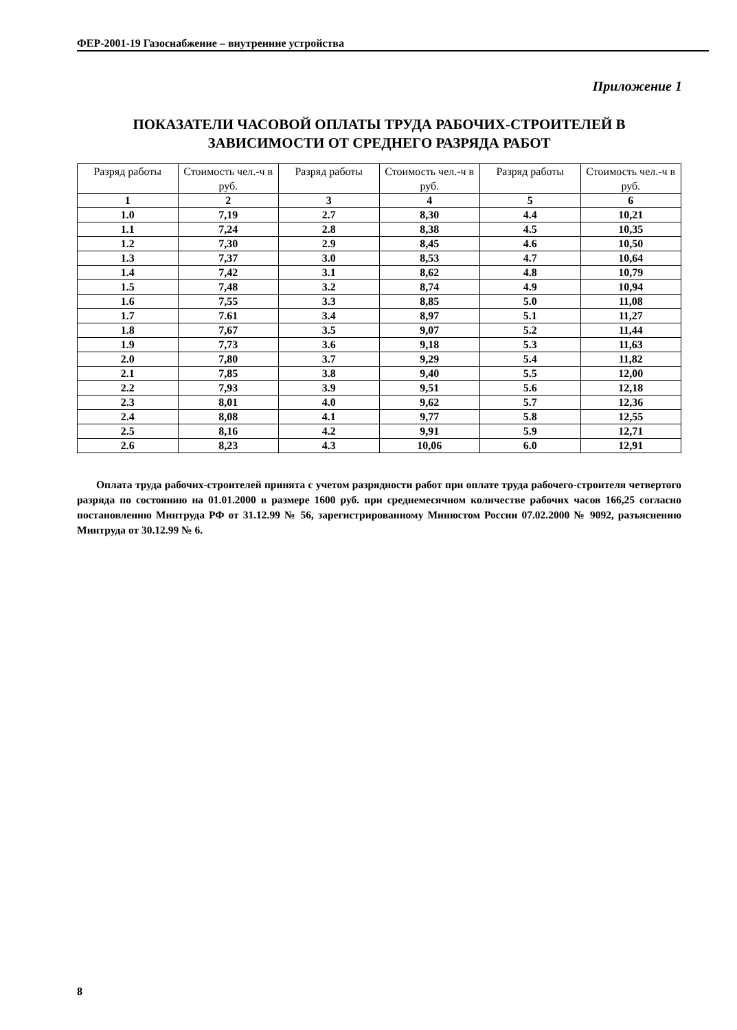ФЕР-2001-19 Газоснабжение – внутренние устройства
Приложение 1
ПОКАЗАТЕЛИ ЧАСОВОЙ ОПЛАТЫ ТРУДА РАБОЧИХ-СТРОИТЕЛЕЙ В ЗАВИСИМОСТИ ОТ СРЕДНЕГО РАЗРЯДА РАБОТ
| Разряд работы | Стоимость чел.-ч в руб. | Разряд работы | Стоимость чел.-ч в руб. | Разряд работы | Стоимость чел.-ч в руб. |
| --- | --- | --- | --- | --- | --- |
| 1 | 2 | 3 | 4 | 5 | 6 |
| 1.0 | 7,19 | 2.7 | 8,30 | 4.4 | 10,21 |
| 1.1 | 7,24 | 2.8 | 8,38 | 4.5 | 10,35 |
| 1.2 | 7,30 | 2.9 | 8,45 | 4.6 | 10,50 |
| 1.3 | 7,37 | 3.0 | 8,53 | 4.7 | 10,64 |
| 1.4 | 7,42 | 3.1 | 8,62 | 4.8 | 10,79 |
| 1.5 | 7,48 | 3.2 | 8,74 | 4.9 | 10,94 |
| 1.6 | 7,55 | 3.3 | 8,85 | 5.0 | 11,08 |
| 1.7 | 7.61 | 3.4 | 8,97 | 5.1 | 11,27 |
| 1.8 | 7,67 | 3.5 | 9,07 | 5.2 | 11,44 |
| 1.9 | 7,73 | 3.6 | 9,18 | 5.3 | 11,63 |
| 2.0 | 7,80 | 3.7 | 9,29 | 5.4 | 11,82 |
| 2.1 | 7,85 | 3.8 | 9,40 | 5.5 | 12,00 |
| 2.2 | 7,93 | 3.9 | 9,51 | 5.6 | 12,18 |
| 2.3 | 8,01 | 4.0 | 9,62 | 5.7 | 12,36 |
| 2.4 | 8,08 | 4.1 | 9,77 | 5.8 | 12,55 |
| 2.5 | 8,16 | 4.2 | 9,91 | 5.9 | 12,71 |
| 2.6 | 8,23 | 4.3 | 10,06 | 6.0 | 12,91 |
Оплата труда рабочих-строителей принята с учетом разрядности работ при оплате труда рабочего-строителя четвертого разряда по состоянию на 01.01.2000 в размере 1600 руб. при среднемесячном количестве рабочих часов 166,25 согласно постановлению Минтруда РФ от 31.12.99 № 56, зарегистрированному Минюстом России 07.02.2000 № 9092, разъяснению Минтруда от 30.12.99 № 6.
8